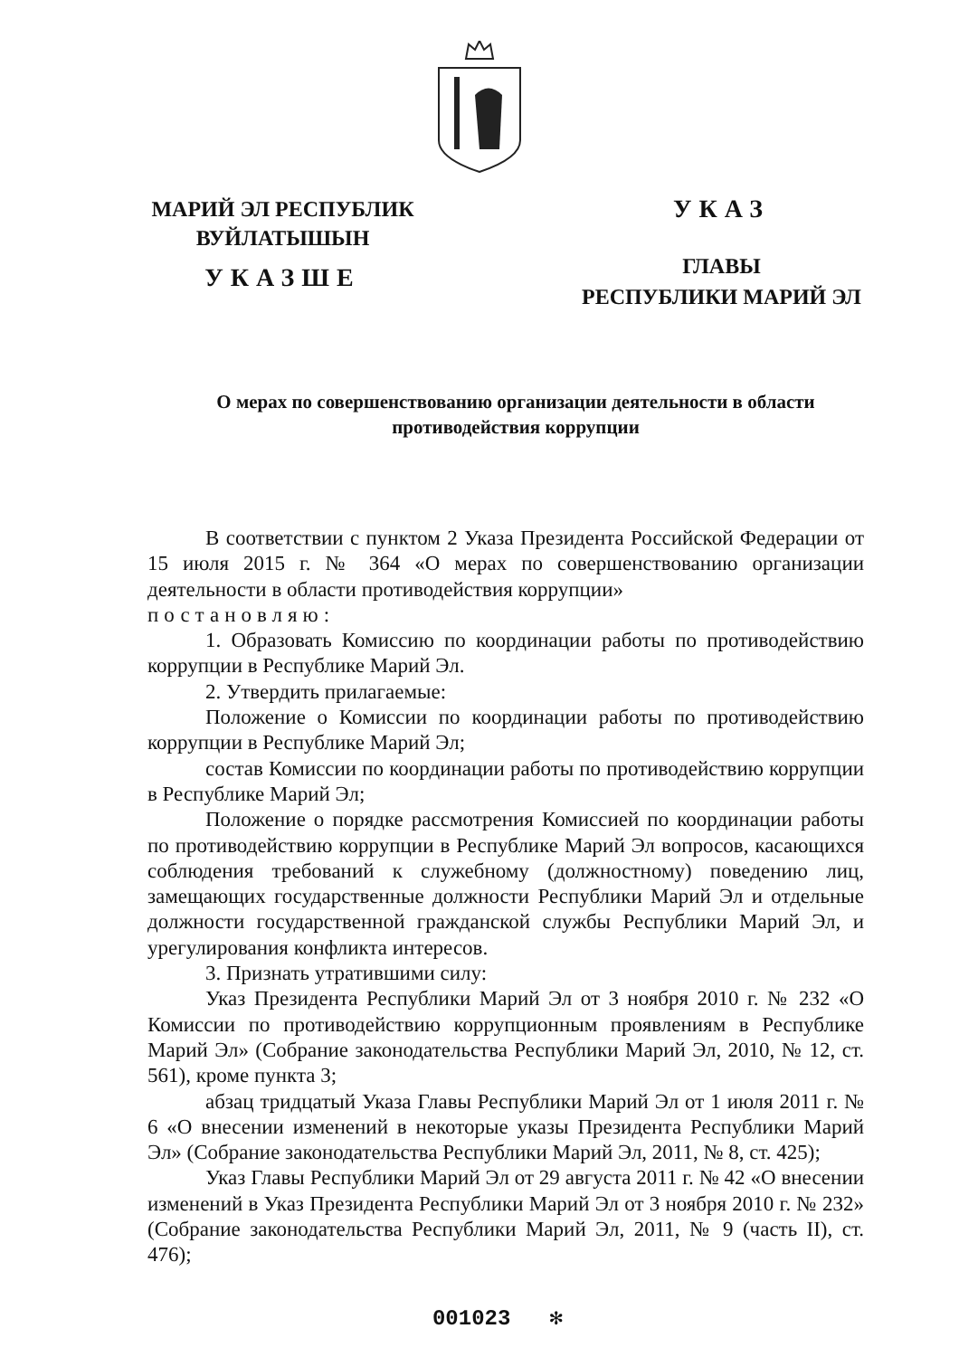МАРИЙ ЭЛ РЕСПУБЛИК
ВУЙЛАТЫШЫН
УКАЗШЕ
УКАЗ
ГЛАВЫ
РЕСПУБЛИКИ МАРИЙ ЭЛ
О мерах по совершенствованию организации деятельности в области противодействия коррупции
В соответствии с пунктом 2 Указа Президента Российской Федерации от 15 июля 2015 г. № 364 «О мерах по совершенствованию организации деятельности в области противодействия коррупции»
постановляю:
1. Образовать Комиссию по координации работы по противодействию коррупции в Республике Марий Эл.
2. Утвердить прилагаемые:
Положение о Комиссии по координации работы по противодействию коррупции в Республике Марий Эл;
состав Комиссии по координации работы по противодействию коррупции в Республике Марий Эл;
Положение о порядке рассмотрения Комиссией по координации работы по противодействию коррупции в Республике Марий Эл вопросов, касающихся соблюдения требований к служебному (должностному) поведению лиц, замещающих государственные должности Республики Марий Эл и отдельные должности государственной гражданской службы Республики Марий Эл, и урегулирования конфликта интересов.
3. Признать утратившими силу:
Указ Президента Республики Марий Эл от 3 ноября 2010 г. № 232 «О Комиссии по противодействию коррупционным проявлениям в Республике Марий Эл» (Собрание законодательства Республики Марий Эл, 2010, № 12, ст. 561), кроме пункта 3;
абзац тридцатый Указа Главы Республики Марий Эл от 1 июля 2011 г. № 6 «О внесении изменений в некоторые указы Президента Республики Марий Эл» (Собрание законодательства Республики Марий Эл, 2011, № 8, ст. 425);
Указ Главы Республики Марий Эл от 29 августа 2011 г. № 42 «О внесении изменений в Указ Президента Республики Марий Эл от 3 ноября 2010 г. № 232» (Собрание законодательства Республики Марий Эл, 2011, № 9 (часть II), ст. 476);
001023 ✻